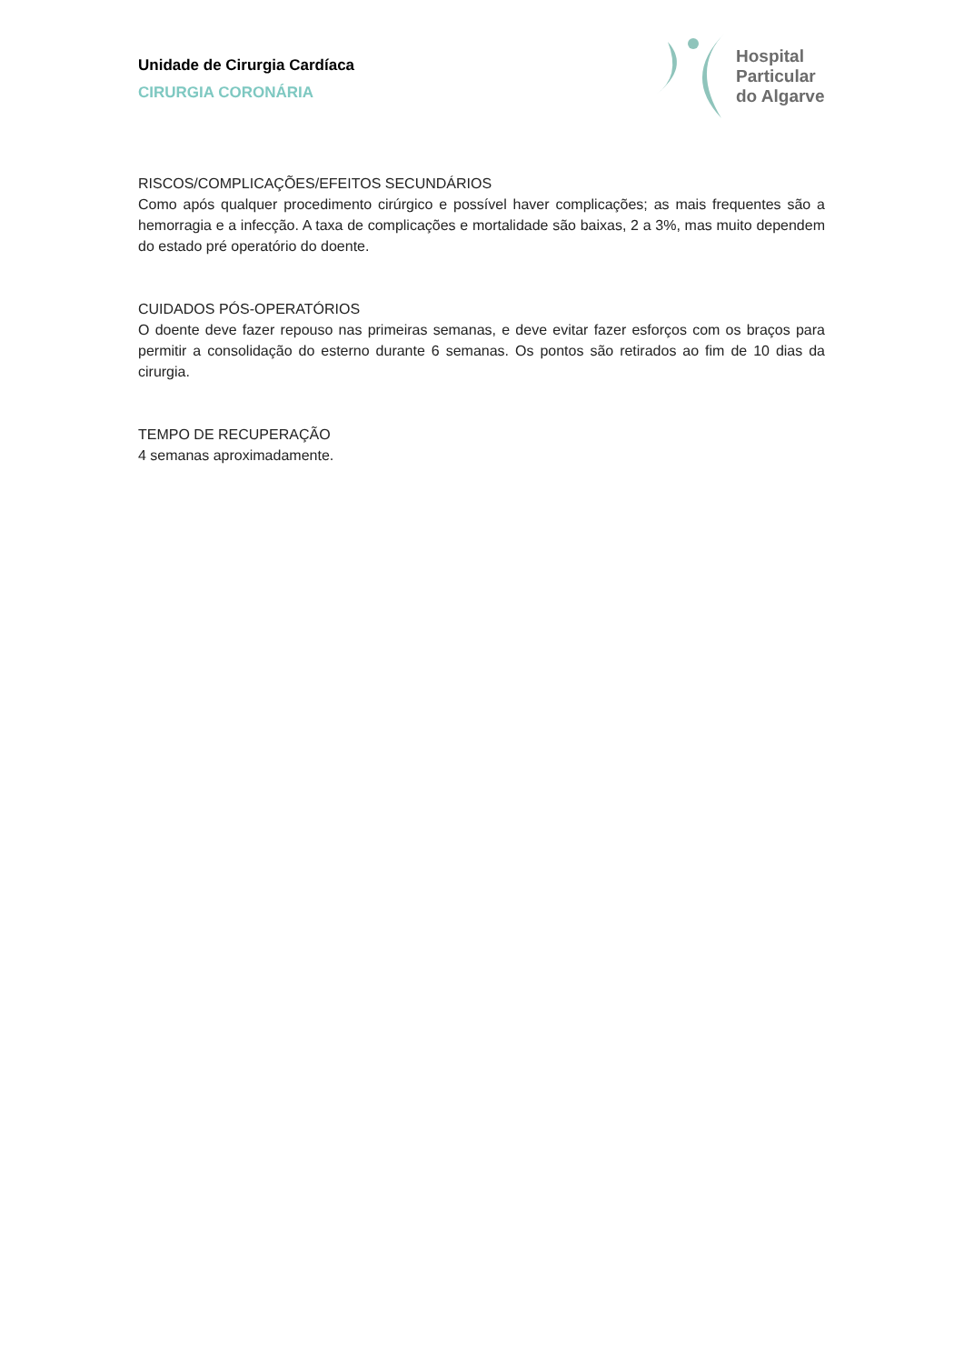Unidade de Cirurgia Cardíaca
CIRURGIA CORONÁRIA
Hospital
Particular
do Algarve
RISCOS/COMPLICAÇÕES/EFEITOS SECUNDÁRIOS
Como após qualquer procedimento cirúrgico e possível haver complicações; as mais frequentes são a hemorragia e a infecção. A taxa de complicações e mortalidade são baixas, 2 a 3%, mas muito dependem do estado pré operatório do doente.
CUIDADOS PÓS-OPERATÓRIOS
O doente deve fazer repouso nas primeiras semanas, e deve evitar fazer esforços com os braços para permitir a consolidação do esterno durante 6 semanas. Os pontos são retirados ao fim de 10 dias da cirurgia.
TEMPO DE RECUPERAÇÃO
4 semanas aproximadamente.